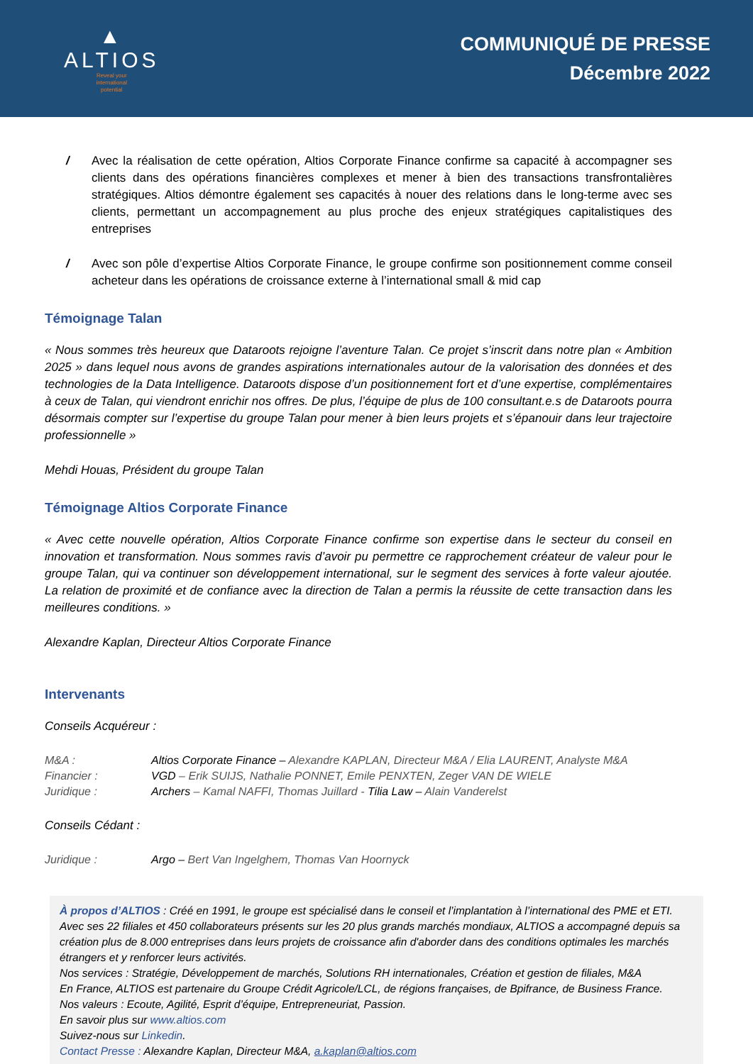▲
ALTIOS
Reveal your
international
potential
COMMUNIQUÉ DE PRESSE
Décembre 2022
/ Avec la réalisation de cette opération, Altios Corporate Finance confirme sa capacité à accompagner ses clients dans des opérations financières complexes et mener à bien des transactions transfrontalières stratégiques. Altios démontre également ses capacités à nouer des relations dans le long-terme avec ses clients, permettant un accompagnement au plus proche des enjeux stratégiques capitalistiques des entreprises
/ Avec son pôle d’expertise Altios Corporate Finance, le groupe confirme son positionnement comme conseil acheteur dans les opérations de croissance externe à l’international small & mid cap
Témoignage Talan
« Nous sommes très heureux que Dataroots rejoigne l’aventure Talan. Ce projet s’inscrit dans notre plan « Ambition 2025 » dans lequel nous avons de grandes aspirations internationales autour de la valorisation des données et des technologies de la Data Intelligence. Dataroots dispose d’un positionnement fort et d’une expertise, complémentaires à ceux de Talan, qui viendront enrichir nos offres. De plus, l’équipe de plus de 100 consultant.e.s de Dataroots pourra désormais compter sur l’expertise du groupe Talan pour mener à bien leurs projets et s’épanouir dans leur trajectoire professionnelle »
Mehdi Houas, Président du groupe Talan
Témoignage Altios Corporate Finance
« Avec cette nouvelle opération, Altios Corporate Finance confirme son expertise dans le secteur du conseil en innovation et transformation. Nous sommes ravis d’avoir pu permettre ce rapprochement créateur de valeur pour le groupe Talan, qui va continuer son développement international, sur le segment des services à forte valeur ajoutée. La relation de proximité et de confiance avec la direction de Talan a permis la réussite de cette transaction dans les meilleures conditions. »
Alexandre Kaplan, Directeur Altios Corporate Finance
Intervenants
Conseils Acquéreur :
| M&A : | Altios Corporate Finance – Alexandre KAPLAN, Directeur M&A / Elia LAURENT, Analyste M&A |
| Financier : | VGD – Erik SUIJS, Nathalie PONNET, Emile PENXTEN, Zeger VAN DE WIELE |
| Juridique : | Archers – Kamal NAFFI, Thomas Juillard - Tilia Law – Alain Vanderelst |
Conseils Cédant :
| Juridique : | Argo – Bert Van Ingelghem, Thomas Van Hoornyck |
À propos d’ALTIOS : Créé en 1991, le groupe est spécialisé dans le conseil et l’implantation à l’international des PME et ETI. Avec ses 22 filiales et 450 collaborateurs présents sur les 20 plus grands marchés mondiaux, ALTIOS a accompagné depuis sa création plus de 8.000 entreprises dans leurs projets de croissance afin d'aborder dans des conditions optimales les marchés étrangers et y renforcer leurs activités.
Nos services : Stratégie, Développement de marchés, Solutions RH internationales, Création et gestion de filiales, M&A
En France, ALTIOS est partenaire du Groupe Crédit Agricole/LCL, de régions françaises, de Bpifrance, de Business France.
Nos valeurs : Ecoute, Agilité, Esprit d’équipe, Entrepreneuriat, Passion.
En savoir plus sur www.altios.com
Suivez-nous sur Linkedin.
Contact Presse : Alexandre Kaplan, Directeur M&A, a.kaplan@altios.com